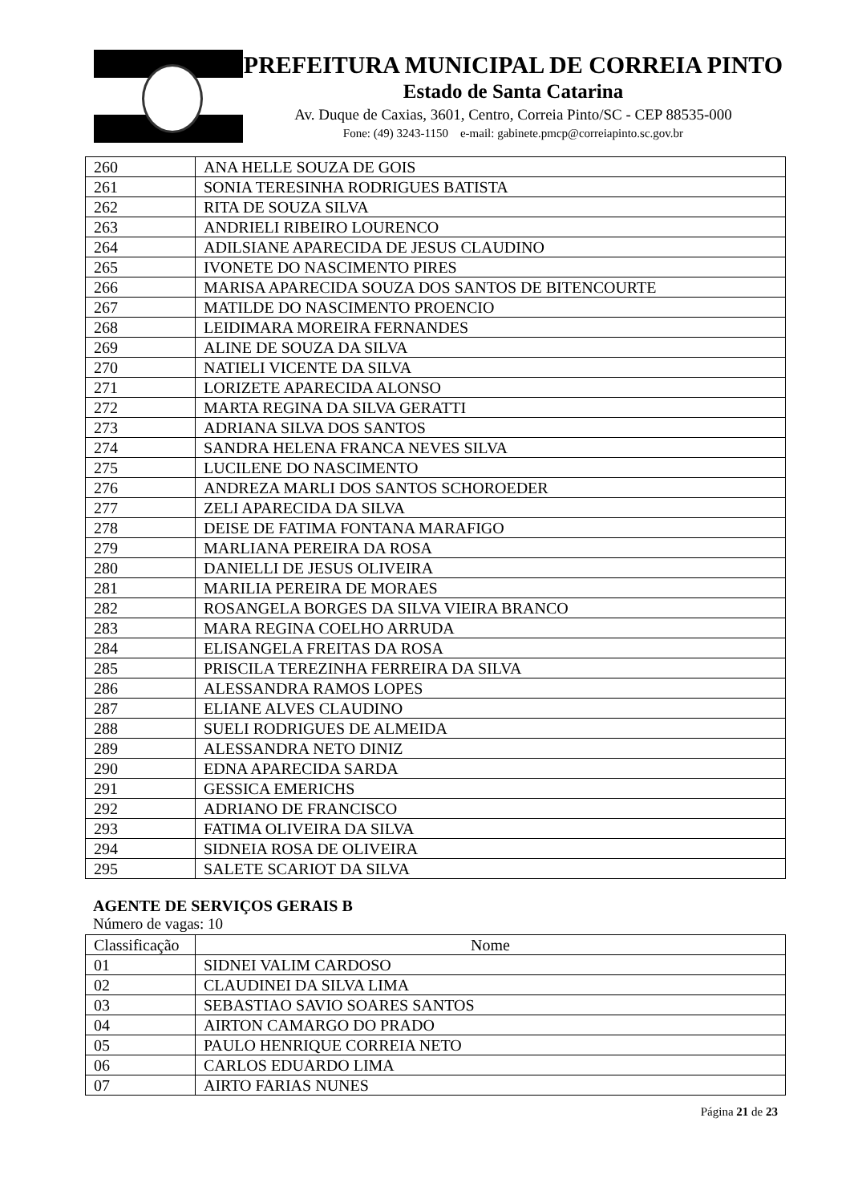PREFEITURA MUNICIPAL DE CORREIA PINTO
Estado de Santa Catarina
Av. Duque de Caxias, 3601, Centro, Correia Pinto/SC - CEP 88535-000
Fone: (49) 3243-1150 e-mail: gabinete.pmcp@correiapinto.sc.gov.br
| 260 | ANA HELLE SOUZA DE GOIS |
| 261 | SONIA TERESINHA RODRIGUES BATISTA |
| 262 | RITA DE SOUZA SILVA |
| 263 | ANDRIELI RIBEIRO LOURENCO |
| 264 | ADILSIANE APARECIDA DE JESUS CLAUDINO |
| 265 | IVONETE DO NASCIMENTO PIRES |
| 266 | MARISA APARECIDA SOUZA DOS SANTOS DE BITENCOURTE |
| 267 | MATILDE DO NASCIMENTO PROENCIO |
| 268 | LEIDIMARA MOREIRA FERNANDES |
| 269 | ALINE DE SOUZA DA SILVA |
| 270 | NATIELI VICENTE DA SILVA |
| 271 | LORIZETE APARECIDA ALONSO |
| 272 | MARTA REGINA DA SILVA GERATTI |
| 273 | ADRIANA SILVA DOS SANTOS |
| 274 | SANDRA HELENA FRANCA NEVES SILVA |
| 275 | LUCILENE DO NASCIMENTO |
| 276 | ANDREZA MARLI DOS SANTOS SCHOROEDER |
| 277 | ZELI APARECIDA DA SILVA |
| 278 | DEISE DE FATIMA FONTANA MARAFIGO |
| 279 | MARLIANA PEREIRA DA ROSA |
| 280 | DANIELLI DE JESUS OLIVEIRA |
| 281 | MARILIA PEREIRA DE MORAES |
| 282 | ROSANGELA BORGES DA SILVA VIEIRA BRANCO |
| 283 | MARA REGINA COELHO ARRUDA |
| 284 | ELISANGELA FREITAS DA ROSA |
| 285 | PRISCILA TEREZINHA FERREIRA DA SILVA |
| 286 | ALESSANDRA RAMOS LOPES |
| 287 | ELIANE ALVES CLAUDINO |
| 288 | SUELI RODRIGUES DE ALMEIDA |
| 289 | ALESSANDRA NETO DINIZ |
| 290 | EDNA APARECIDA SARDA |
| 291 | GESSICA EMERICHS |
| 292 | ADRIANO DE FRANCISCO |
| 293 | FATIMA OLIVEIRA DA SILVA |
| 294 | SIDNEIA ROSA DE OLIVEIRA |
| 295 | SALETE SCARIOT DA SILVA |
AGENTE DE SERVIÇOS GERAIS B
Número de vagas: 10
| Classificação | Nome |
| --- | --- |
| 01 | SIDNEI VALIM CARDOSO |
| 02 | CLAUDINEI DA SILVA LIMA |
| 03 | SEBASTIAO SAVIO SOARES SANTOS |
| 04 | AIRTON CAMARGO DO PRADO |
| 05 | PAULO HENRIQUE CORREIA NETO |
| 06 | CARLOS EDUARDO LIMA |
| 07 | AIRTO FARIAS NUNES |
Página 21 de 23